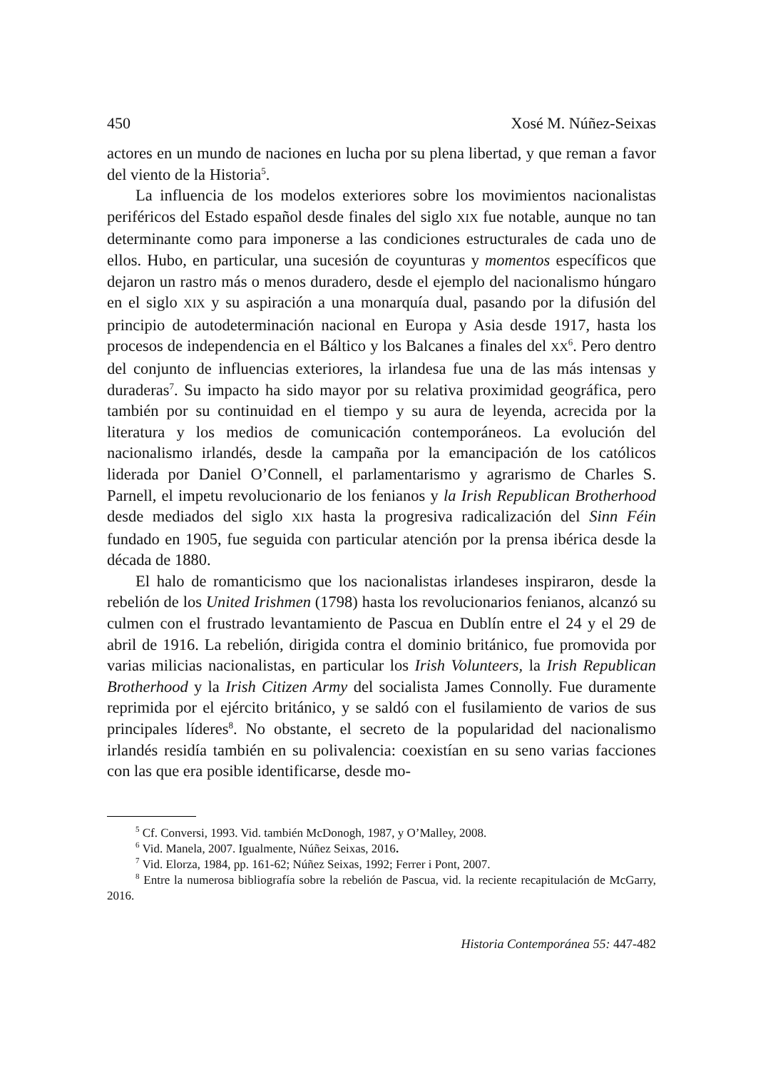450 Xosé M. Núñez-Seixas
actores en un mundo de naciones en lucha por su plena libertad, y que reman a favor del viento de la Historia<sup>5</sup>.
La influencia de los modelos exteriores sobre los movimientos nacionalistas periféricos del Estado español desde finales del siglo XIX fue notable, aunque no tan determinante como para imponerse a las condiciones estructurales de cada uno de ellos. Hubo, en particular, una sucesión de coyunturas y momentos específicos que dejaron un rastro más o menos duradero, desde el ejemplo del nacionalismo húngaro en el siglo XIX y su aspiración a una monarquía dual, pasando por la difusión del principio de autodeterminación nacional en Europa y Asia desde 1917, hasta los procesos de independencia en el Báltico y los Balcanes a finales del XX<sup>6</sup>. Pero dentro del conjunto de influencias exteriores, la irlandesa fue una de las más intensas y duraderas<sup>7</sup>. Su impacto ha sido mayor por su relativa proximidad geográfica, pero también por su continuidad en el tiempo y su aura de leyenda, acrecida por la literatura y los medios de comunicación contemporáneos. La evolución del nacionalismo irlandés, desde la campaña por la emancipación de los católicos liderada por Daniel O’Connell, el parlamentarismo y agrarismo de Charles S. Parnell, el impetu revolucionario de los fenianos y la Irish Republican Brotherhood desde mediados del siglo XIX hasta la progresiva radicalización del Sinn Féin fundado en 1905, fue seguida con particular atención por la prensa ibérica desde la década de 1880.
El halo de romanticismo que los nacionalistas irlandeses inspiraron, desde la rebelión de los United Irishmen (1798) hasta los revolucionarios fenianos, alcanzó su culmen con el frustrado levantamiento de Pascua en Dublín entre el 24 y el 29 de abril de 1916. La rebelión, dirigida contra el dominio británico, fue promovida por varias milicias nacionalistas, en particular los Irish Volunteers, la Irish Republican Brotherhood y la Irish Citizen Army del socialista James Connolly. Fue duramente reprimida por el ejército británico, y se saldó con el fusilamiento de varios de sus principales líderes<sup>8</sup>. No obstante, el secreto de la popularidad del nacionalismo irlandés residía también en su polivalencia: coexistían en su seno varias facciones con las que era posible identificarse, desde mo-
<sup>5</sup> Cf. Conversi, 1993. Vid. también McDonogh, 1987, y O’Malley, 2008.
<sup>6</sup> Vid. Manela, 2007. Igualmente, Núñez Seixas, 2016.
<sup>7</sup> Vid. Elorza, 1984, pp. 161-62; Núñez Seixas, 1992; Ferrer i Pont, 2007.
<sup>8</sup> Entre la numerosa bibliografía sobre la rebelión de Pascua, vid. la reciente recapitulación de McGarry, 2016.
Historia Contemporánea 55: 447-482